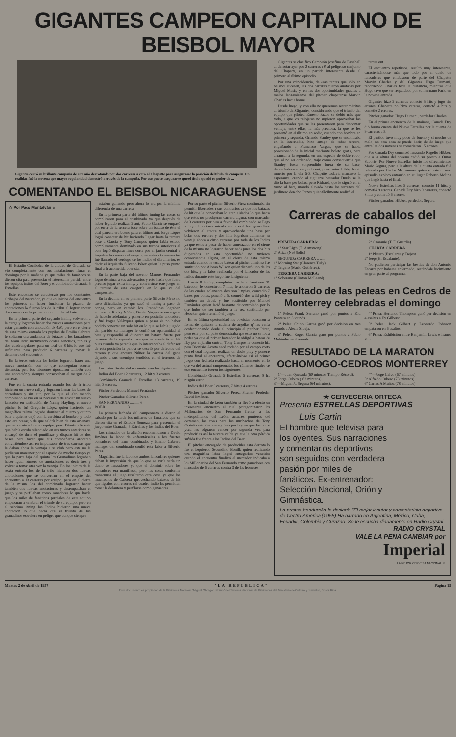GIGANTES CAMPEON CAPITALINO DE BEISBOL MAYOR
Gigantes cerró su brillante campaña de este año derrotando por dos carreras a cero al Chapatte para asegurarse la posición del título de campeón. En realidad fué la novena que mayor regularidad demostró a través de la campaña. Por eso puede asegurarse que el título quedó en poder de ...
COMENTANDO EL BEISBOL NICARAGUENSE
☆ Por Paco Montalván ☆
El Estadio Cocibolca de la ciudad de Granada se vio completamente con sus instalaciones llenas el domingo por la mañana ya que miles de fanáticos se dieron cita para presenciar el interesante partido entre los equipos Indios del Boer y el combinado Granada 5 Estrellas.
Este encuentro se caracterizó por los constantes altibajos del marcador, ya que en inicios del encuentro los primeros en hacer funcionar la pizarra de anotaciones lo fueron los de la tribu al lograr anotar dos carreras en la primera oportunidad al bate.
En la primera parte del segundo inning volvieron a la carga y lograron hacer dos nuevas anotaciones para estar ganando con anotación de 4x0, pero en el cierre de esta misma entrada los pupilos de Emilio Cabrera le soltaron una andanada de batazos a los lanzadores del team indio incluyendo dobles sencillos, triples y dos cuadrangulares para un total de 8 hits lo que fué suficiente para producir 6 carreras y tomar la delantera del encuentro.
En la tercer entrada los Indios lograron hacer una nueva anotación con lo que conseguían acortar distancia, pero los tiburones ripostaron también con una anotación y siempre conservaban el margen de 2 carreras.
Fué en la cuarta entrada cuando los de la tribu hicieron un nuevo rally y lograron llenar las bases de corredores y sin aut, por lo que el alto mando combinado se vio en la necesidad de enviar un nuevo lanzador en sustitución de Nanny Hayling, el nuevo pitcher lo fué Gregorio López quien haciendo un magnífico relevo lograba dominar al cuarto y quinto bate a quienes dejó con la carabina al hombro, y todo esto era presagio de que saldría bien de esta amenaza que se cernía sobre su equipo, pero Dionisio Acosta que había estado silenciado en sus turnos anteriores se encargó de darle el puntillazo y disparó hit de dos bases para hacer que sus compañeros anotaran convirtiéndose así en impulsador de tres carreras que le daban ahora la ventaja a su club pero esta no la pudieron mantener por el espacio de mucho tiempo ya que la parte baja del quinto los Granadinos lograban hacer igual número de anotaciones es decir tres y volver a tomar otra vez la ventaja. En los inicios de la sexta entrada los de la tribu hicieron dos nuevas anotaciones que se convertían en el empate del encuentro a 10 carreras por equipo, pero en el cierre de la misma los del combinado lograron hacer también dos nuevas anotaciones y desempataban el juego y se perfilaban como ganadores lo que hacía que los miles de fanáticos parciales de este equipo empezaran a celebrar el triunfo de su equipo, pero en el séptimo inning los Indios hicieron una nueva anotación lo que hacía que el triunfo de los granadinos estuviera en peligro que aunque siempre
estaban ganando pero ahora lo era por la mínima diferencia de una carrera.
En la primera parte del último inning las cosas se complicaron para el combinado ya que después de haber logrado realizar 2 aut, Pablo García se empasó por error de la tercera base sobre un batazo de éste el cual parecía era bueno para el último aut. Jorge López logró conectar de hit haciendo llegar hasta la tercera base a García y Tony Campos quien había estado completamente dominado en sus turnos anteriores al bate logró disparar línea corta por el jardín central e impulsar la carrera del empate, en estas circunstancias fué llamado el verdugo de los indios el día anterior, es decir el izquierdo Silverio Pérez quien le puso punto final a la acometida boerista.
En la parte baja del noveno Manuel Fernández logró dominar a sus adversarios y esto hacía que fuera preciso jugar extra innig, y convertirse este juego en el tercero de esta categoría en lo que va del campeonato.
En la décima en su primera parte Silverio Pérez no tuvo dificultades ya que sacó el inning a paso de conga, pero en cambio los Granadinos lograban embasar a Rocky Núñez, Daniel Vargas se encargaba de hacerlo adelantar y ponerlo en posición anotadora y fué Roger Velázquez quien a pesar de no haber podido conectar un solo hit en lo que se había jugado del partido su manager le confió su oportunidad al bate y respondió al disparar un batazo fuerte por terrenos de la segunda base que se convirtió en hit pues cuando ya parecía que lo interceptaba el defensor de esta posición la pelota se desvió por defectos del terreno y que anotara Núñez la carrera del gane dejando a sus enemigos tendidos en el terrenos de juego.
Los datos finales del encuentro son los siguientes:
Indios del Boer 12 carreras, 12 hit y 3 errores.
Combinado Granada 5 Estrellas 13 carreras, 19 hits, 3 errores.
Pitcher Perdedor: Manuel Fernández
Pitcher Ganador: Silverio Pérez.
SAN FERNANDO .......... 6
BOER ..................... 3
La primera lechada del campeonato la dieron el sábado por la tarde los millares de fanáticos que se dieron cita en el Estadio Somoza para presenciar el juego entre Granada, 5 Estrellas y los Indios del Boer.
Los mimados de la afición encomendaron a David Jiménez la labor de enfrentárseles a los fuertes bateadores del team combinado, y Emilio Cabrera manager del combinado confió esta labor a Silverio Pérez.
Magnífica fue la labor de ambos lanzadores quienes daban la impresión de que lo que se vería sería un duelo de lanzadores ya que el dominio sobre los bateadores era manifiesto, pero las cosas conforme transcurría el juego resultaron otra cosa, ya que los muchachos de Cabrera aprovechando batazos de hit que ligados con errores del cuadro indio les permitían tomar la delantera y perfilarse como ganadores.
Por su parte el pitcher Silverio Pérez continuaba sin permitir libertades a sus contrarios ya que los batazos de hit que le conectaban lo eran aislados lo que hacía que estos no produjeran carrera alguna, con marcador de 3 carreras por cero a favor del combinado se llegó a jugar la octava entrada en la cual los granadinos volvieron al ataque y aprovechando una base por bolas dos errores y dos hits lograban aumentar su ventaja ahora a cinco carreras por nada de los Indios ya que estos a pesar de haber amenazado en el cierre de la misma no lograron hacer nada pues los dos hits disparados en esta oportunidad no tuvieron consecuencia alguna, en el cierre de esta misma entrada cuando le tocaba batear al pitcher Jiménez fue sustituido por Alonso Wilson quien disparó uno de los dos hits, y la labor realizada por el lanzador de los Indios durante este juego fue la siguiente:
Lanzó 8 inning completos, se le enfrentaron 31 bateador, le conectaron 7 hits, le anotaron 5 carreras de las cuales solamente dos son limpias, concedió 7 bases por bolas, ponchó a 5, cometió dos wild pich y también un debal, y fue sustituido por Manuel Fernández quien lució bastante descontrolado por lo que hubo de ser también a la vez sustituido por Hoocker quien terminó el juego.
En su última oportunidad los boeristas buscaron la forma de quitarse la cadena de argollas q' les venía confeccionando desde el principio el pitcher Pérez, pero éste por su parte demostraba que esto no se iba a poder ya que al primer bateador lo obligó a batear de flay por el jardín central, Tony Campos le conectó hit, pero Dionisio Acosta sacó rodado por el campo corto con el cual lograron realizar un doble play y ponerle punto final al encuentro, efectuándose así el primer juego con lechada realizado hasta el momento en lo que va del actual campeonato, los números finales de este encuentro fueron los siguientes:
Combinado Granada 5 Estrellas: 5 carreras, 8 hit ningún error.
Indios del Boer 0 carreras, 7 hits y 4 errores.
Pitcher ganador Silverio Pérez, Pitcher Perdedor David Jiménez.
En la ciudad de León también se llevó a efecto un interesante encuentro el cual protagonizaron los Millonarios de San Fernando frente a los metropolitanos del León, actuales punteros del certamen, las cosas para los muchachos de Tony Castaño estuvieron muy feas por hoy ya que los come yuca les olgraron vencer por segunda vez para producirles así la tercera caída ya que la otra pérdida sufrida fue frente a los Indios del Boer.
El pitcher encargado de producirles esta derrota lo fue el izquierdo Secundino Bonilla quien realizando una magnífica labor logró entregarlos vencidos cuando el encuentro finalizó el marcador indicaba a los Millonarios del San Fernando como ganadores con marcador de 6 carreras contra 3 de los leoneses.
Gigantes se clasificó Campeón josefino de Baseball al derrotar ayer por 2 carreras a 0 al peligroso conjunto del Chapatte, en un partido interesante desde el primero al último episodio.
Por una coincidencia, de esas tantas que sólo en beisbol suceden, las dos carreras fueron anotadas por Miguel Masís, y en las dos oportunidades gracias a malos lanzamientos del pitcher chapatense Marvin Charles hacia home.
Desde luego, y con ello no queremos restar méritos al triunfo del Gigantes, considerando que el triunfo del equipo que pilotea Ernesto Pazos se debió más que todo, a que los relojeros no supieron aprovechar las oportunidades que se les presentaron para descontar ventaja, entre ellas, la más preciosa, la que se les presentó en el último episodio, cuando con hombre en primera y segunda, Orlando Stanley que se encontraba en la intermedia, hizo amago de robar tercera, engañando a Francisco Vargas, que se había posesionado de la inicial mediante boleto gratis, para arrancar a la segunda, en una especie de doble robo, que al no ser ordenado, trajo como consecuencia que Stanley fuera sorprendido fuera de su base, decretándose el segundo out, pues antes Libby había muerto por la vía 5-3. Chapatte todavía mantuvo la esperanza, cuando al siguiente bateador Durán se le dió la base por bolas, pero Richard, que le siguió en el turno al bate, mandó elevado hasta los terrenos del jardinero derecho Pazos quien fácilmente realizó el
tercer out.
El encuentro repetimos, resultó muy interesante, caracterizándose más que todo por el duelo de lanzadores que entablaron de parte del Chapatte Marvin Charles y del Gigantes Hugo Dumani, recorriendo Charles toda la distancia, mientras que Hugo tuvo que ser respaldado por su hermano Farid en la novena entrada.
Gigantes hizo 2 carreras conectó 5 hits y jugó sin errores. Chapatte no hizo careras, conectó 4 hits y cometió 2 errores.
Pitcher ganador: Hugo Dumani, perdedor Charles.
En el primer encuentro de la mañana, Canadá Dry dió buena cuenta del Nueve Estrellas por la cuenta de 9 carreras a 5.
El partido tuvo muy poco de bueno y si mucho de malo, no otra cosa se puede decir, de de luego que entre las dos novenas se cometieron 15 errores.
Por Canadá Dry comenzó lanzando Rogelio Hibber, que a la altura del noveno cedió su puesto a Omar Saborio. Por Nueve Estrellas inició los ofrecimientos Mario Segura, pero a la altura de la cuarta entrada fué relevado por Carlos Manzanares quien en este mismo episodio explotó entrando en su lugar Roberto Molina que llegó hasta el final.
Nueve Estrellas hizo 5 carreras, conectó 11 hits, y cometió 9 errores. Canadá Dry hizo 9 carreras, conectó 8 hits y cometió 6 errores.
Pitcher ganador: Hibber, perdedor, Segura.
Carreras de caballos del domingo
PRIMERA CARRERA:
1º Star Ligth (T. Armstrong)
2º Atiza (Neé Solís)
SEGUNDA CARRERA .. .. ...
1º Morning Star (Clarence Tully).
2º Trigero (Mario Gutiérrez).
TERCERA CARRERA:
1º Soberano (Clinton McLeand).
2º Guaranie (T. F. Guardia).
CUARTA CARRERA
1º Platero (Escalante y Trejos)
2º Jeep (H. Escalante).
No pudieron participar las bestias de don Antonio Escarré por haberse enfermado, restándole lucimiento en gran parte al programa.
Resultado de las peleas en Cedros de Monterrey celebradas el domingo
1ª Pelea: Frank Serrano ganó por puntos a Kid Pantera en 3 rounds.
2ª Pelea: Chino García ganó por decisión en tres rounds a Alexis Sibaja.
3ª Pelea: Roger García ganó por puntos a Pablo Meléndez en 4 rounds.
4ª Pelea: Herlando Thompson ganó por decisión en 4 asaltos a Ey Gilberto.
5ª Pelea: Jack Gilbert y Leonardo Johnson empataron en 6 asaltos.
6ª Pelea: Exhibición entre Benjamín Lewis e Isauro Sandí.
RESULTADO DE LA MARATON OCHOMOGO-CEDROS MONTERREY
1º—Juan Quesada (60 minutos Tiempo Récord).
2º Jorge Cubero ( 62 minutos).
3º—Miguel A. Segura (64 minutos).
4º—Jorge Calvo (67 minutos).
5º Alfredo Cubero (73 minutos)
6º Carlos A Muñoz (78 minutos).
★ CERVECERIA ORTEGA
Presenta ESTRELLAS DEPORTIVAS
Luis Cartin
El hombre que televisa para los oyentes. Sus narraciones y comentarios deportivos son seguidos con verdadera pasión por miles de fanáticos. Ex-entrenador: Selección Nacional, Orión y Gimnástica.
La prensa hondureña lo declaró: "El mejor locutor y comentarista deportivo de Centro América (1955) Ha narrado en Argentina, México, Cuba, Ecuador, Colombia y Curazao. Se le escucha diariamente en Radio Crystal.
RADIO CRYSTAL
VALE LA PENA CAMBIAR por
Imperial
LA MEJOR CERVEZA NACIONAL ⑨
Martes 2 de Abril de 1957 "LA REPUBLICA" Página 15
Este documento es propiedad de la Biblioteca Nacional "Miguel Obregón Lizano" del Sistema Nacional de Bibliotecas del Ministerio de Cultura y Juventud, Costa Rica.